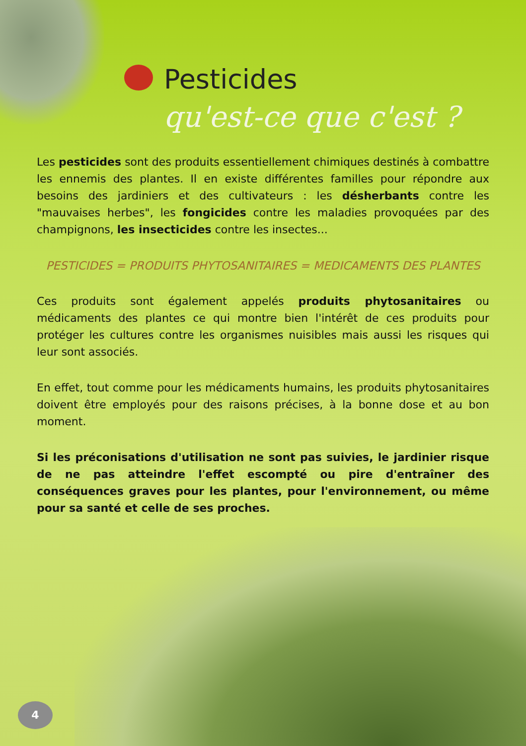Pesticides
qu'est-ce que c'est ?
Les pesticides sont des produits essentiellement chimiques destinés à combattre les ennemis des plantes. Il en existe différentes familles pour répondre aux besoins des jardiniers et des cultivateurs : les désherbants contre les "mauvaises herbes", les fongicides contre les maladies provoquées par des champignons, les insecticides contre les insectes...
PESTICIDES = PRODUITS PHYTOSANITAIRES = MEDICAMENTS DES PLANTES
Ces produits sont également appelés produits phytosanitaires ou médicaments des plantes ce qui montre bien l'intérêt de ces produits pour protéger les cultures contre les organismes nuisibles mais aussi les risques qui leur sont associés.
En effet, tout comme pour les médicaments humains, les produits phytosanitaires doivent être employés pour des raisons précises, à la bonne dose et au bon moment.
Si les préconisations d'utilisation ne sont pas suivies, le jardinier risque de ne pas atteindre l'effet escompté ou pire d'entraîner des conséquences graves pour les plantes, pour l'environnement, ou même pour sa santé et celle de ses proches.
4